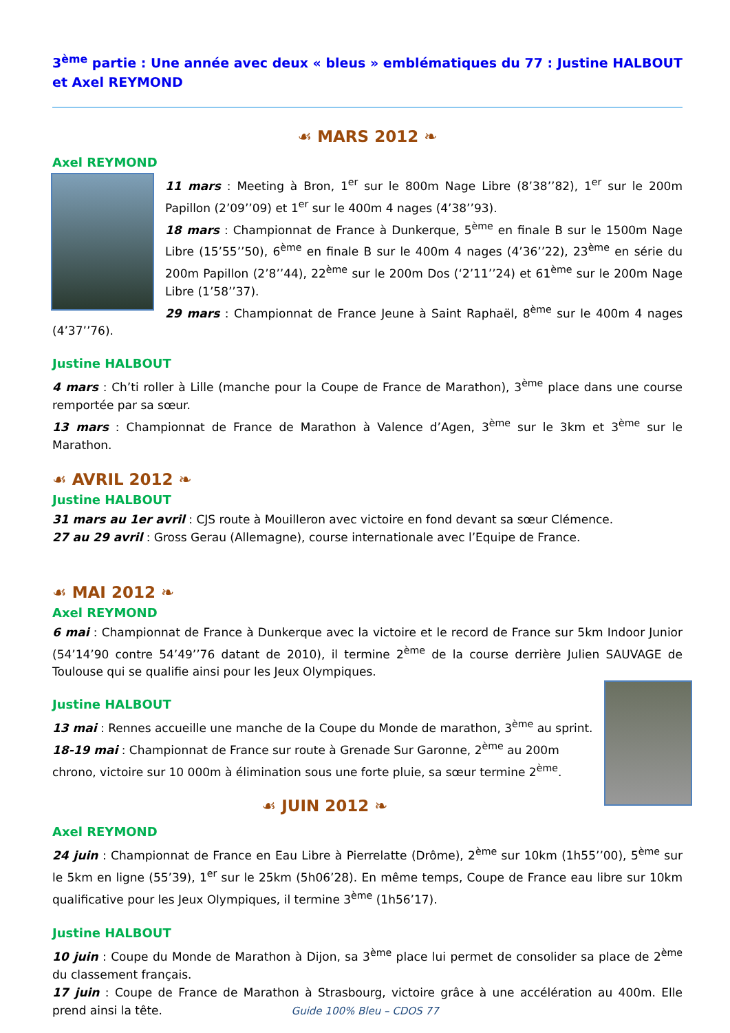3<sup>ème</sup> partie : Une année avec deux « bleus » emblématiques du 77 : Justine HALBOUT et Axel REYMOND
☙ MARS 2012 ❧
Axel REYMOND
11 mars : Meeting à Bron, 1<sup>er</sup> sur le 800m Nage Libre (8’38’’82), 1<sup>er</sup> sur le 200m Papillon (2’09’’09) et 1<sup>er</sup> sur le 400m 4 nages (4’38’’93).
18 mars : Championnat de France à Dunkerque, 5<sup>ème</sup> en finale B sur le 1500m Nage Libre (15’55’’50), 6<sup>ème</sup> en finale B sur le 400m 4 nages (4’36’’22), 23<sup>ème</sup> en série du 200m Papillon (2’8’’44), 22<sup>ème</sup> sur le 200m Dos (‘2’11’’24) et 61<sup>ème</sup> sur le 200m Nage Libre (1’58’’37).
29 mars : Championnat de France Jeune à Saint Raphaël, 8<sup>ème</sup> sur le 400m 4 nages (4’37’’76).
Justine HALBOUT
4 mars : Ch’ti roller à Lille (manche pour la Coupe de France de Marathon), 3<sup>ème</sup> place dans une course remportée par sa sœur.
13 mars : Championnat de France de Marathon à Valence d’Agen, 3<sup>ème</sup> sur le 3km et 3<sup>ème</sup> sur le Marathon.
☙ AVRIL 2012 ❧
Justine HALBOUT
31 mars au 1er avril : CJS route à Mouilleron avec victoire en fond devant sa sœur Clémence.
27 au 29 avril : Gross Gerau (Allemagne), course internationale avec l’Equipe de France.
☙ MAI 2012 ❧
Axel REYMOND
6 mai : Championnat de France à Dunkerque avec la victoire et le record de France sur 5km Indoor Junior (54’14’90 contre 54’49’’76 datant de 2010), il termine 2<sup>ème</sup> de la course derrière Julien SAUVAGE de Toulouse qui se qualifie ainsi pour les Jeux Olympiques.
Justine HALBOUT
13 mai : Rennes accueille une manche de la Coupe du Monde de marathon, 3<sup>ème</sup> au sprint.
18-19 mai : Championnat de France sur route à Grenade Sur Garonne, 2<sup>ème</sup> au 200m chrono, victoire sur 10 000m à élimination sous une forte pluie, sa sœur termine 2<sup>ème</sup>.
☙ JUIN 2012 ❧
Axel REYMOND
24 juin : Championnat de France en Eau Libre à Pierrelatte (Drôme), 2<sup>ème</sup> sur 10km (1h55’’00), 5<sup>ème</sup> sur le 5km en ligne (55’39), 1<sup>er</sup> sur le 25km (5h06’28). En même temps, Coupe de France eau libre sur 10km qualificative pour les Jeux Olympiques, il termine 3<sup>ème</sup> (1h56’17).
Justine HALBOUT
10 juin : Coupe du Monde de Marathon à Dijon, sa 3<sup>ème</sup> place lui permet de consolider sa place de 2<sup>ème</sup> du classement français.
17 juin : Coupe de France de Marathon à Strasbourg, victoire grâce à une accélération au 400m. Elle prend ainsi la tête.
Guide 100% Bleu – CDOS 77